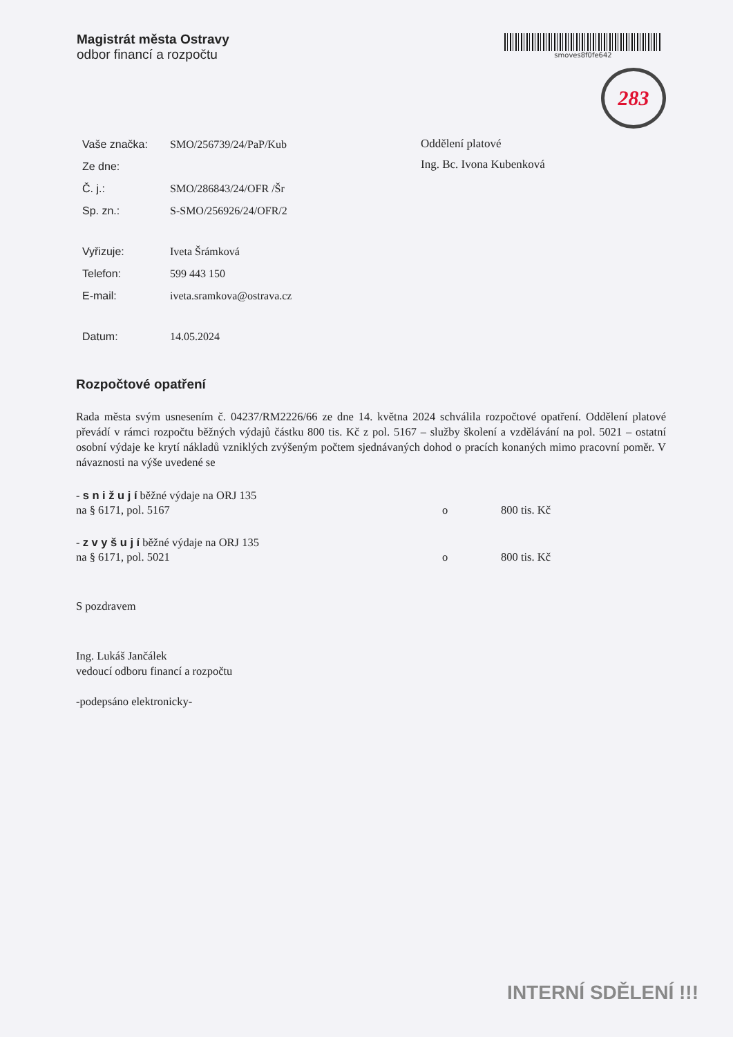Magistrát města Ostravy
odbor financí a rozpočtu
smoves8f0fe642
283
| Vaše značka: | SMO/256739/24/PaP/Kub |
| Ze dne: | |
| Č. j.: | SMO/286843/24/OFR /Šr |
| Sp. zn.: | S-SMO/256926/24/OFR/2 |
| Vyřizuje: | Iveta Šrámková |
| Telefon: | 599 443 150 |
| E-mail: | iveta.sramkova@ostrava.cz |
| Datum: | 14.05.2024 |
Oddělení platové
Ing. Bc. Ivona Kubenková
Rozpočtové opatření
Rada města svým usnesením č. 04237/RM2226/66 ze dne 14. května 2024 schválila rozpočtové opatření. Oddělení platové převádí v rámci rozpočtu běžných výdajů částku 800 tis. Kč z pol. 5167 – služby školení a vzdělávání na pol. 5021 – ostatní osobní výdaje ke krytí nákladů vzniklých zvýšeným počtem sjednávaných dohod o pracích konaných mimo pracovní poměr. V návaznosti na výše uvedené se
- s n i ž u j í běžné výdaje na ORJ 135
na § 6171, pol. 5167 o 800 tis. Kč
- z v y š u j í běžné výdaje na ORJ 135
na § 6171, pol. 5021 o 800 tis. Kč
S pozdravem
Ing. Lukáš Jančálek
vedoucí odboru financí a rozpočtu
-podepsáno elektronicky-
INTERNÍ SDĚLENÍ !!!